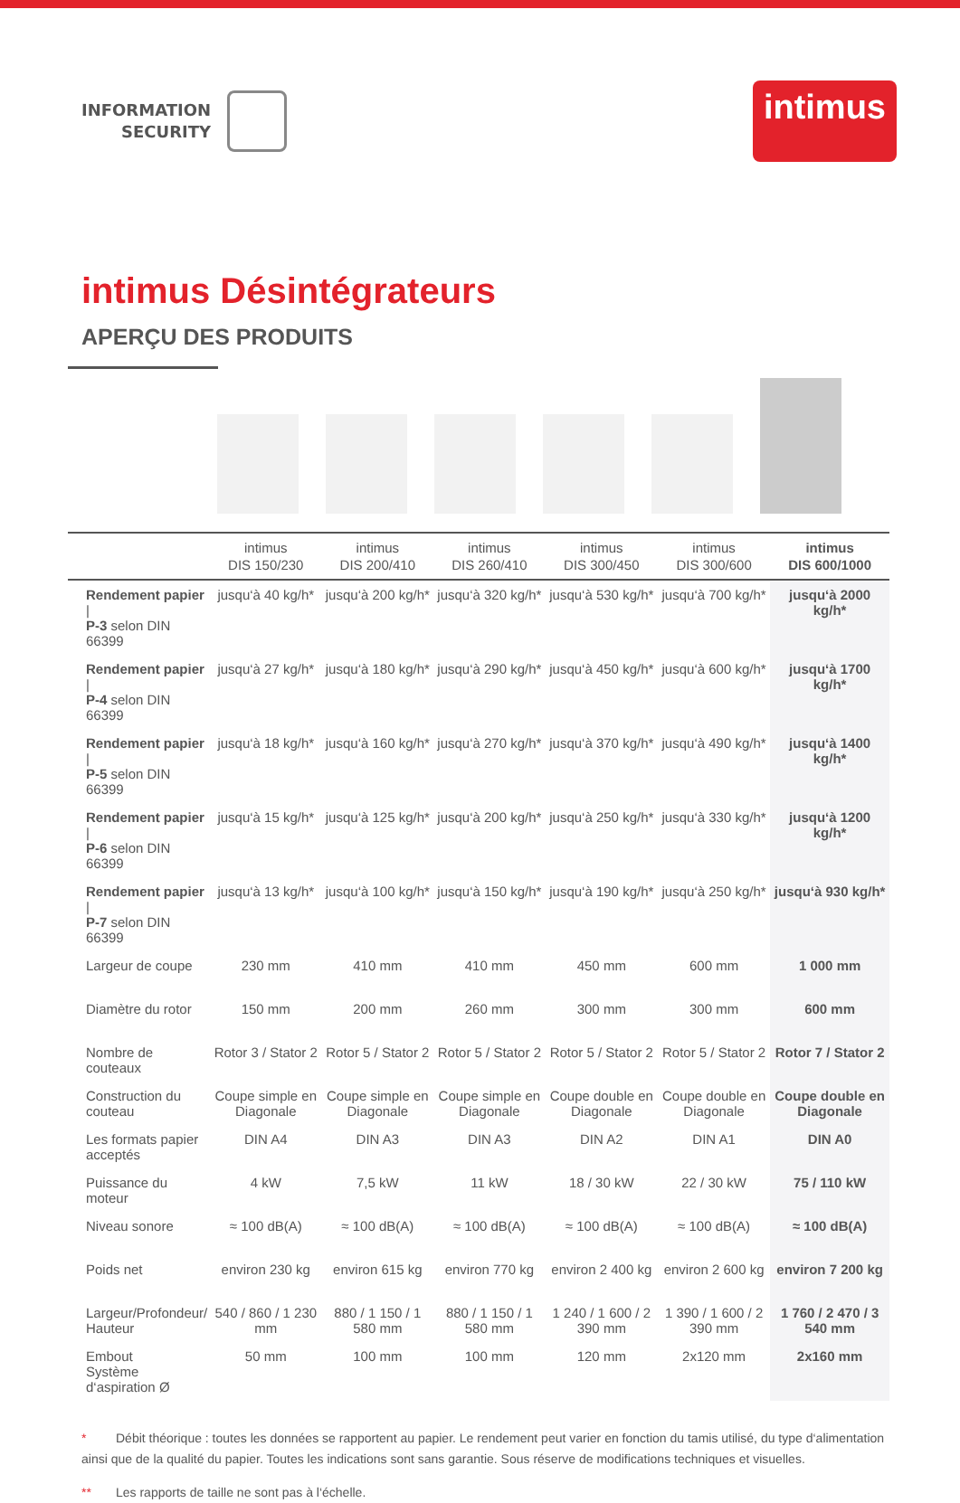INFORMATION
SECURITY
intimus
intimus Désintégrateurs
APERÇU DES PRODUITS
| | intimus DIS 150/230 | intimus DIS 200/410 | intimus DIS 260/410 | intimus DIS 300/450 | intimus DIS 300/600 | intimus DIS 600/1000 |
| --- | --- | --- | --- | --- | --- | --- |
| Rendement papier / P-3 selon DIN 66399 | jusqu‘à 40 kg/h* | jusqu‘à 200 kg/h* | jusqu‘à 320 kg/h* | jusqu‘à 530 kg/h* | jusqu‘à 700 kg/h* | jusqu‘à 2000 kg/h* |
| Rendement papier / P-4 selon DIN 66399 | jusqu‘à 27 kg/h* | jusqu‘à 180 kg/h* | jusqu‘à 290 kg/h* | jusqu‘à 450 kg/h* | jusqu‘à 600 kg/h* | jusqu‘à 1700 kg/h* |
| Rendement papier / P-5 selon DIN 66399 | jusqu‘à 18 kg/h* | jusqu‘à 160 kg/h* | jusqu‘à 270 kg/h* | jusqu‘à 370 kg/h* | jusqu‘à 490 kg/h* | jusqu‘à 1400 kg/h* |
| Rendement papier / P-6 selon DIN 66399 | jusqu‘à 15 kg/h* | jusqu‘à 125 kg/h* | jusqu‘à 200 kg/h* | jusqu‘à 250 kg/h* | jusqu‘à 330 kg/h* | jusqu‘à 1200 kg/h* |
| Rendement papier / P-7 selon DIN 66399 | jusqu‘à 13 kg/h* | jusqu‘à 100 kg/h* | jusqu‘à 150 kg/h* | jusqu‘à 190 kg/h* | jusqu‘à 250 kg/h* | jusqu‘à 930 kg/h* |
| Largeur de coupe | 230 mm | 410 mm | 410 mm | 450 mm | 600 mm | 1 000 mm |
| Diamètre du rotor | 150 mm | 200 mm | 260 mm | 300 mm | 300 mm | 600 mm |
| Nombre de couteaux | Rotor 3 / Stator 2 | Rotor 5 / Stator 2 | Rotor 5 / Stator 2 | Rotor 5 / Stator 2 | Rotor 5 / Stator 2 | Rotor 7 / Stator 2 |
| Construction du couteau | Coupe simple en Diagonale | Coupe simple en Diagonale | Coupe simple en Diagonale | Coupe double en Diagonale | Coupe double en Diagonale | Coupe double en Diagonale |
| Les formats papier acceptés | DIN A4 | DIN A3 | DIN A3 | DIN A2 | DIN A1 | DIN A0 |
| Puissance du moteur | 4 kW | 7,5 kW | 11 kW | 18 / 30 kW | 22 / 30 kW | 75 / 110 kW |
| Niveau sonore | ≈ 100 dB(A) | ≈ 100 dB(A) | ≈ 100 dB(A) | ≈ 100 dB(A) | ≈ 100 dB(A) | ≈ 100 dB(A) |
| Poids net | environ 230 kg | environ 615 kg | environ 770 kg | environ 2 400 kg | environ 2 600 kg | environ 7 200 kg |
| Largeur/Profondeur/ Hauteur | 540 / 860 / 1 230 mm | 880 / 1 150 / 1 580 mm | 880 / 1 150 / 1 580 mm | 1 240 / 1 600 / 2 390 mm | 1 390 / 1 600 / 2 390 mm | 1 760 / 2 470 / 3 540 mm |
| Embout Système d‘aspiration Ø | 50 mm | 100 mm | 100 mm | 120 mm | 2x120 mm | 2x160 mm |
* Débit théorique : toutes les données se rapportent au papier. Le rendement peut varier en fonction du tamis utilisé, du type d‘alimentation ainsi que de la qualité du papier. Toutes les indications sont sans garantie. Sous réserve de modifications techniques et visuelles.
** Les rapports de taille ne sont pas à l‘échelle.